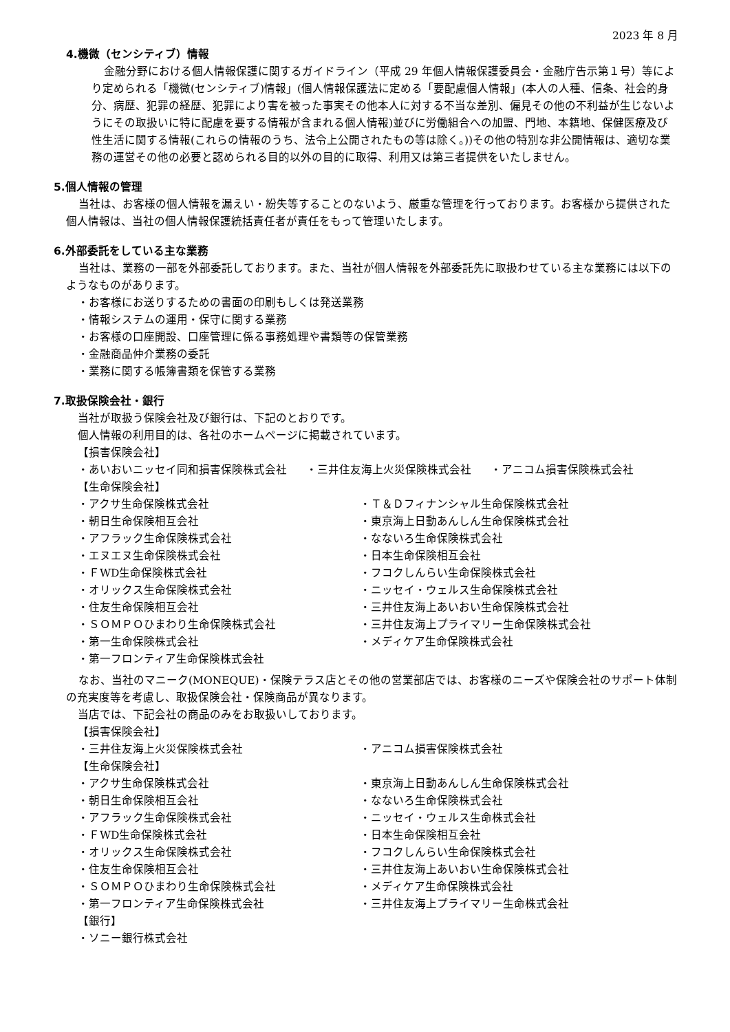2023 年 8 月
4.機微（センシティブ）情報
金融分野における個人情報保護に関するガイドライン（平成 29 年個人情報保護委員会・金融庁告示第１号）等により定められる「機微(センシティブ)情報」(個人情報保護法に定める「要配慮個人情報」(本人の人種、信条、社会的身分、病歴、犯罪の経歴、犯罪により害を被った事実その他本人に対する不当な差別、偏見その他の不利益が生じないようにその取扱いに特に配慮を要する情報が含まれる個人情報)並びに労働組合への加盟、門地、本籍地、保健医療及び性生活に関する情報(これらの情報のうち、法令上公開されたもの等は除く。))その他の特別な非公開情報は、適切な業務の運営その他の必要と認められる目的以外の目的に取得、利用又は第三者提供をいたしません。
5.個人情報の管理
当社は、お客様の個人情報を漏えい・紛失等することのないよう、厳重な管理を行っております。お客様から提供された個人情報は、当社の個人情報保護統括責任者が責任をもって管理いたします。
6.外部委託をしている主な業務
当社は、業務の一部を外部委託しております。また、当社が個人情報を外部委託先に取扱わせている主な業務には以下のようなものがあります。
・お客様にお送りするための書面の印刷もしくは発送業務
・情報システムの運用・保守に関する業務
・お客様の口座開設、口座管理に係る事務処理や書類等の保管業務
・金融商品仲介業務の委託
・業務に関する帳簿書類を保管する業務
7.取扱保険会社・銀行
当社が取扱う保険会社及び銀行は、下記のとおりです。
個人情報の利用目的は、各社のホームページに掲載されています。
【損害保険会社】
・あいおいニッセイ同和損害保険株式会社 ・三井住友海上火災保険株式会社 ・アニコム損害保険株式会社
【生命保険会社】
・アクサ生命保険株式会社
・Ｔ＆Ｄフィナンシャル生命保険株式会社
・朝日生命保険相互会社
・東京海上日動あんしん生命保険株式会社
・アフラック生命保険株式会社
・なないろ生命保険株式会社
・エヌエヌ生命保険株式会社
・日本生命保険相互会社
・ＦWD生命保険株式会社
・フコクしんらい生命保険株式会社
・オリックス生命保険株式会社
・ニッセイ・ウェルス生命保険株式会社
・住友生命保険相互会社
・三井住友海上あいおい生命保険株式会社
・ＳＯＭＰＯひまわり生命保険株式会社
・三井住友海上プライマリー生命保険株式会社
・第一生命保険株式会社
・メディケア生命保険株式会社
・第一フロンティア生命保険株式会社
なお、当社のマニーク(MONEQUE)・保険テラス店とその他の営業部店では、お客様のニーズや保険会社のサポート体制の充実度等を考慮し、取扱保険会社・保険商品が異なります。
当店では、下記会社の商品のみをお取扱いしております。
【損害保険会社】
・三井住友海上火災保険株式会社
・アニコム損害保険株式会社
【生命保険会社】
・アクサ生命保険株式会社
・東京海上日動あんしん生命保険株式会社
・朝日生命保険相互会社
・なないろ生命保険株式会社
・アフラック生命保険株式会社
・ニッセイ・ウェルス生命株式会社
・ＦWD生命保険株式会社
・日本生命保険相互会社
・オリックス生命保険株式会社
・フコクしんらい生命保険株式会社
・住友生命保険相互会社
・三井住友海上あいおい生命保険株式会社
・ＳＯＭＰＯひまわり生命保険株式会社
・メディケア生命保険株式会社
・第一フロンティア生命保険株式会社
・三井住友海上プライマリー生命株式会社
【銀行】
・ソニー銀行株式会社